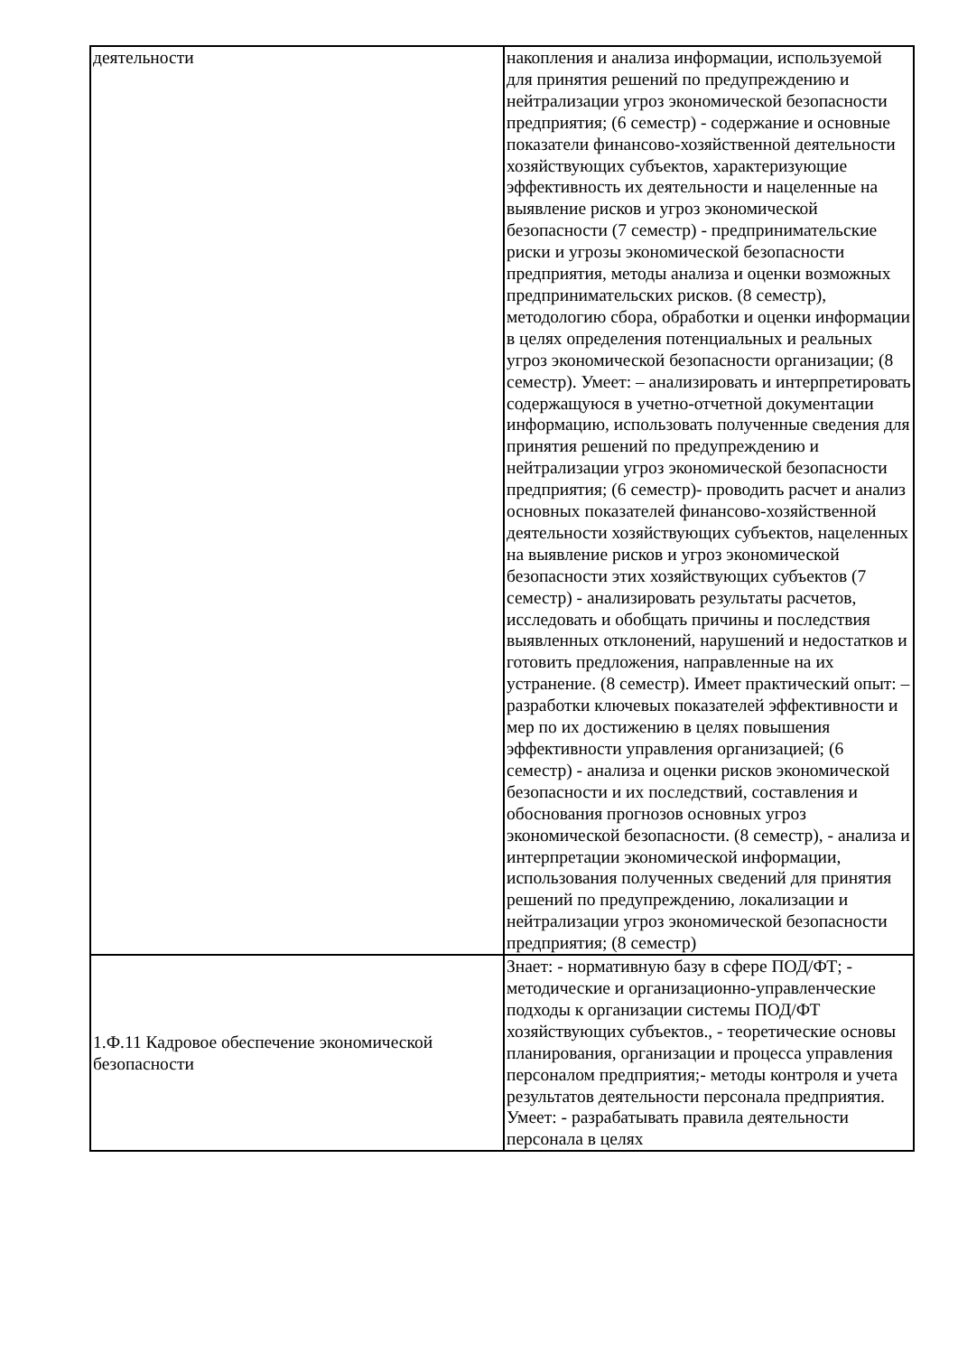| деятельности | накопления и анализа информации, используемой для принятия решений по предупреждению и нейтрализации угроз экономической безопасности предприятия; (6 семестр) - содержание и основные показатели финансово-хозяйственной деятельности хозяйствующих субъектов, характеризующие эффективность их деятельности и нацеленные на выявление рисков и угроз экономической безопасности (7 семестр) - предпринимательские риски и угрозы экономической безопасности предприятия, методы анализа и оценки возможных предпринимательских рисков. (8 семестр), методологию сбора, обработки и оценки информации в целях определения потенциальных и реальных угроз экономической безопасности организации; (8 семестр). Умеет: – анализировать и интерпретировать содержащуюся в учетно-отчетной документации информацию, использовать полученные сведения для принятия решений по предупреждению и нейтрализации угроз экономической безопасности предприятия; (6 семестр)- проводить расчет и анализ основных показателей финансово-хозяйственной деятельности хозяйствующих субъектов, нацеленных на выявление рисков и угроз экономической безопасности этих хозяйствующих субъектов (7 семестр) - анализировать результаты расчетов, исследовать и обобщать причины и последствия выявленных отклонений, нарушений и недостатков и готовить предложения, направленные на их устранение. (8 семестр). Имеет практический опыт: – разработки ключевых показателей эффективности и мер по их достижению в целях повышения эффективности управления организацией; (6 семестр) - анализа и оценки рисков экономической безопасности и их последствий, составления и обоснования прогнозов основных угроз экономической безопасности. (8 семестр), - анализа и интерпретации экономической информации, использования полученных сведений для принятия решений по предупреждению, локализации и нейтрализации угроз экономической безопасности предприятия; (8 семестр) |
| 1.Ф.11 Кадровое обеспечение экономической безопасности | Знает: - нормативную базу в сфере ПОД/ФТ; - методические и организационно-управленческие подходы к организации системы ПОД/ФТ хозяйствующих субъектов., - теоретические основы планирования, организации и процесса управления персоналом предприятия;- методы контроля и учета результатов деятельности персонала предприятия. Умеет: - разрабатывать правила деятельности персонала в целях |